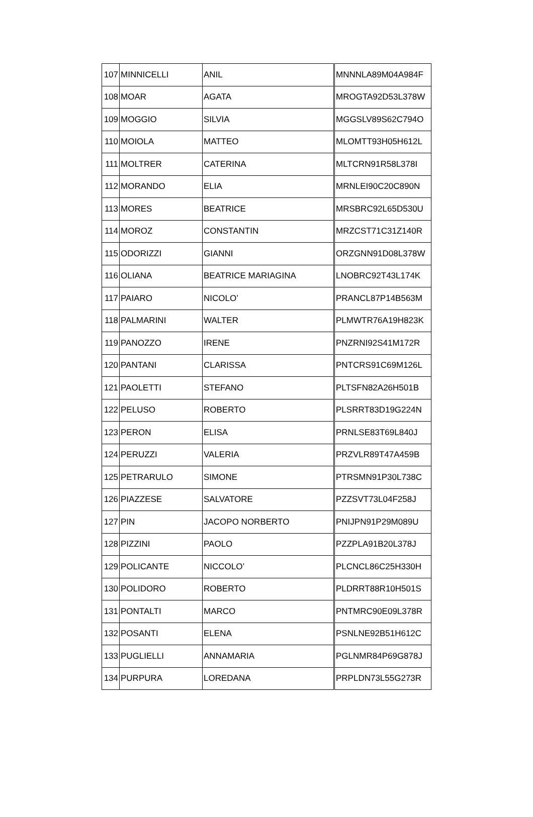| 107 | MINNICELLI | ANIL | MNNNLA89M04A984F |
| 108 | MOAR | AGATA | MROGTA92D53L378W |
| 109 | MOGGIO | SILVIA | MGGSLV89S62C794O |
| 110 | MOIOLA | MATTEO | MLOMTT93H05H612L |
| 111 | MOLTRER | CATERINA | MLTCRN91R58L378I |
| 112 | MORANDO | ELIA | MRNLEI90C20C890N |
| 113 | MORES | BEATRICE | MRSBRC92L65D530U |
| 114 | MOROZ | CONSTANTIN | MRZCST71C31Z140R |
| 115 | ODORIZZI | GIANNI | ORZGNN91D08L378W |
| 116 | OLIANA | BEATRICE MARIAGINA | LNOBRC92T43L174K |
| 117 | PAIARO | NICOLO’ | PRANCL87P14B563M |
| 118 | PALMARINI | WALTER | PLMWTR76A19H823K |
| 119 | PANOZZO | IRENE | PNZRNI92S41M172R |
| 120 | PANTANI | CLARISSA | PNTCRS91C69M126L |
| 121 | PAOLETTI | STEFANO | PLTSFN82A26H501B |
| 122 | PELUSO | ROBERTO | PLSRRT83D19G224N |
| 123 | PERON | ELISA | PRNLSE83T69L840J |
| 124 | PERUZZI | VALERIA | PRZVLR89T47A459B |
| 125 | PETRARULO | SIMONE | PTRSMN91P30L738C |
| 126 | PIAZZESE | SALVATORE | PZZSVT73L04F258J |
| 127 | PIN | JACOPO NORBERTO | PNIJPN91P29M089U |
| 128 | PIZZINI | PAOLO | PZZPLA91B20L378J |
| 129 | POLICANTE | NICCOLO’ | PLCNCL86C25H330H |
| 130 | POLIDORO | ROBERTO | PLDRRT88R10H501S |
| 131 | PONTALTI | MARCO | PNTMRC90E09L378R |
| 132 | POSANTI | ELENA | PSNLNE92B51H612C |
| 133 | PUGLIELLI | ANNAMARIA | PGLNMR84P69G878J |
| 134 | PURPURA | LOREDANA | PRPLDN73L55G273R |